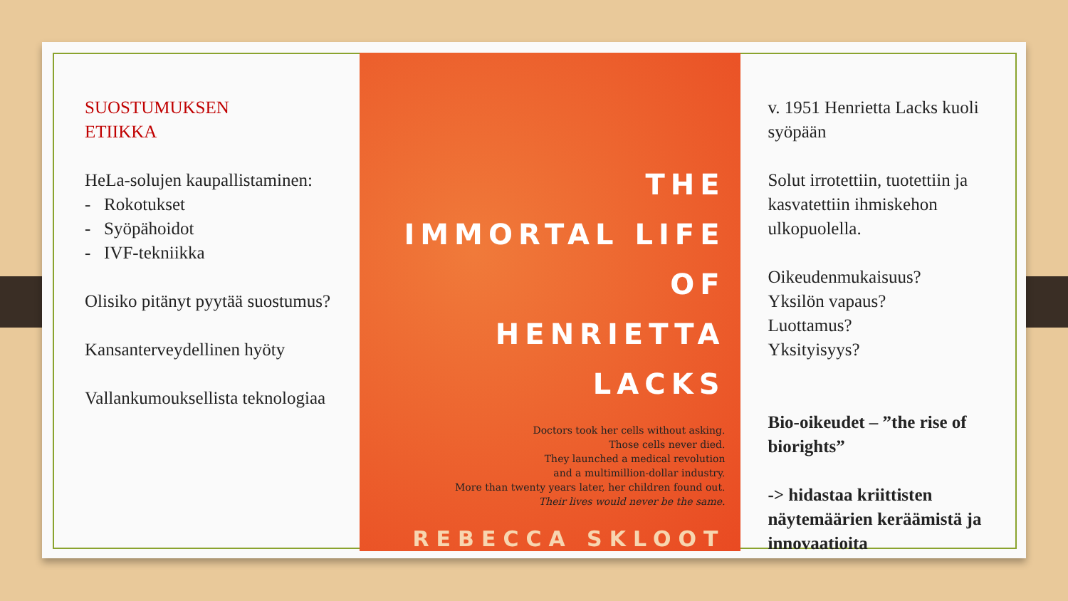SUOSTUMUKSEN
ETIIKKA
HeLa-solujen kaupallistaminen:
- Rokotukset
- Syöpähoidot
- IVF-tekniikka
Olisiko pitänyt pyytää suostumus?
Kansanterveydellinen hyöty
Vallankumouksellista teknologiaa
THE
IMMORTAL LIFE
OF
HENRIETTA
LACKS
Doctors took her cells without asking.
Those cells never died.
They launched a medical revolution
and a multimillion-dollar industry.
More than twenty years later, her children found out.
Their lives would never be the same.
REBECCA SKLOOT
v. 1951 Henrietta Lacks kuoli syöpään
Solut irrotettiin, tuotettiin ja kasvatettiin ihmiskehon ulkopuolella.
Oikeudenmukaisuus?
Yksilön vapaus?
Luottamus?
Yksityisyys?
Bio-oikeudet – ”the rise of biorights”
-> hidastaa kriittisten näytemäärien keräämistä ja innovaatioita